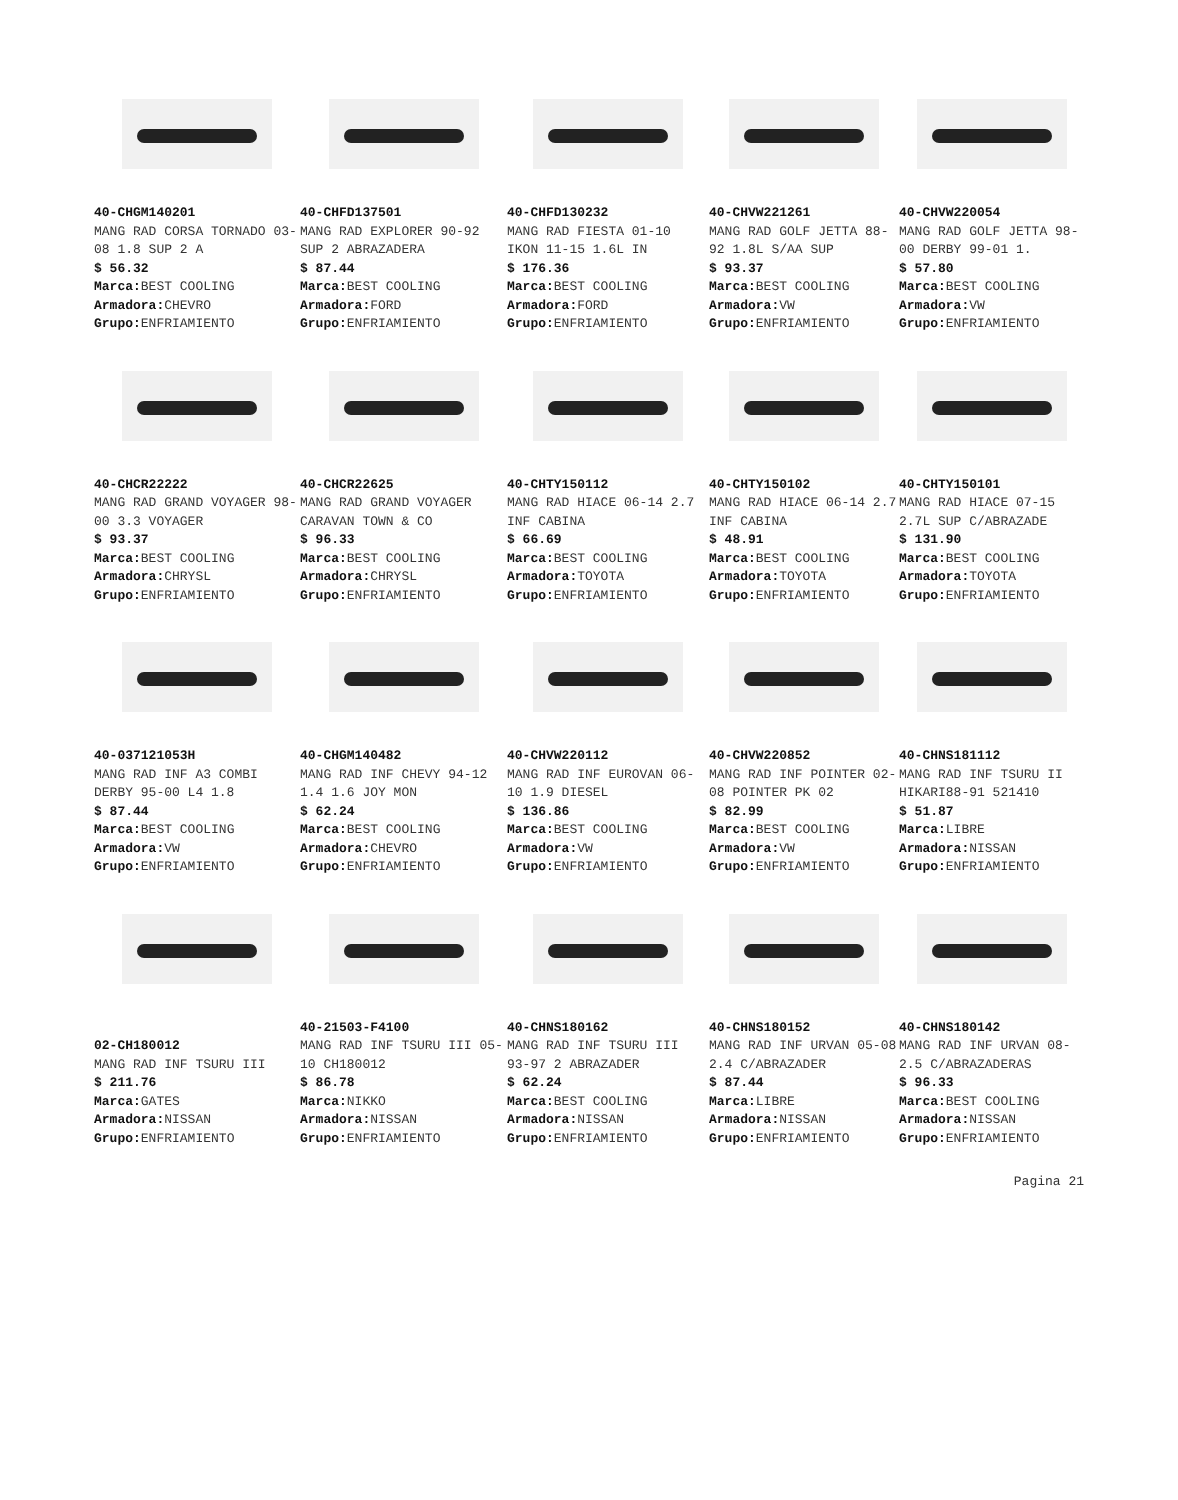40-CHGM140201
MANG RAD CORSA TORNADO 03-08 1.8 SUP 2 A
$ 56.32
Marca: BEST COOLING
Armadora: CHEVRO
Grupo: ENFRIAMIENTO
40-CHFD137501
MANG RAD EXPLORER 90-92 SUP 2 ABRAZADERA
$ 87.44
Marca: BEST COOLING
Armadora: FORD
Grupo: ENFRIAMIENTO
40-CHFD130232
MANG RAD FIESTA 01-10 IKON 11-15 1.6L IN
$ 176.36
Marca: BEST COOLING
Armadora: FORD
Grupo: ENFRIAMIENTO
40-CHVW221261
MANG RAD GOLF JETTA 88-92 1.8L S/AA SUP
$ 93.37
Marca: BEST COOLING
Armadora: VW
Grupo: ENFRIAMIENTO
40-CHVW220054
MANG RAD GOLF JETTA 98-00 DERBY 99-01 1.
$ 57.80
Marca: BEST COOLING
Armadora: VW
Grupo: ENFRIAMIENTO
40-CHCR22222
MANG RAD GRAND VOYAGER 98-00 3.3 VOYAGER
$ 93.37
Marca: BEST COOLING
Armadora: CHRYSL
Grupo: ENFRIAMIENTO
40-CHCR22625
MANG RAD GRAND VOYAGER CARAVAN TOWN & CO
$ 96.33
Marca: BEST COOLING
Armadora: CHRYSL
Grupo: ENFRIAMIENTO
40-CHTY150112
MANG RAD HIACE 06-14 2.7 INF CABINA
$ 66.69
Marca: BEST COOLING
Armadora: TOYOTA
Grupo: ENFRIAMIENTO
40-CHTY150102
MANG RAD HIACE 06-14 2.7 INF CABINA
$ 48.91
Marca: BEST COOLING
Armadora: TOYOTA
Grupo: ENFRIAMIENTO
40-CHTY150101
MANG RAD HIACE 07-15 2.7L SUP C/ABRAZADE
$ 131.90
Marca: BEST COOLING
Armadora: TOYOTA
Grupo: ENFRIAMIENTO
40-037121053H
MANG RAD INF A3 COMBI DERBY 95-00 L4 1.8
$ 87.44
Marca: BEST COOLING
Armadora: VW
Grupo: ENFRIAMIENTO
40-CHGM140482
MANG RAD INF CHEVY 94-12 1.4 1.6 JOY MON
$ 62.24
Marca: BEST COOLING
Armadora: CHEVRO
Grupo: ENFRIAMIENTO
40-CHVW220112
MANG RAD INF EUROVAN 06-10 1.9 DIESEL
$ 136.86
Marca: BEST COOLING
Armadora: VW
Grupo: ENFRIAMIENTO
40-CHVW220852
MANG RAD INF POINTER 02-08 POINTER PK 02
$ 82.99
Marca: BEST COOLING
Armadora: VW
Grupo: ENFRIAMIENTO
40-CHNS181112
MANG RAD INF TSURU II HIKARI88-91 521410
$ 51.87
Marca: LIBRE
Armadora: NISSAN
Grupo: ENFRIAMIENTO
02-CH180012
MANG RAD INF TSURU III
$ 211.76
Marca: GATES
Armadora: NISSAN
Grupo: ENFRIAMIENTO
40-21503-F4100
MANG RAD INF TSURU III 05-10 CH180012
$ 86.78
Marca: NIKKO
Armadora: NISSAN
Grupo: ENFRIAMIENTO
40-CHNS180162
MANG RAD INF TSURU III 93-97 2 ABRAZADER
$ 62.24
Marca: BEST COOLING
Armadora: NISSAN
Grupo: ENFRIAMIENTO
40-CHNS180152
MANG RAD INF URVAN 05-08 2.4 C/ABRAZADER
$ 87.44
Marca: LIBRE
Armadora: NISSAN
Grupo: ENFRIAMIENTO
40-CHNS180142
MANG RAD INF URVAN 08- 2.5 C/ABRAZADERAS
$ 96.33
Marca: BEST COOLING
Armadora: NISSAN
Grupo: ENFRIAMIENTO
Pagina 21